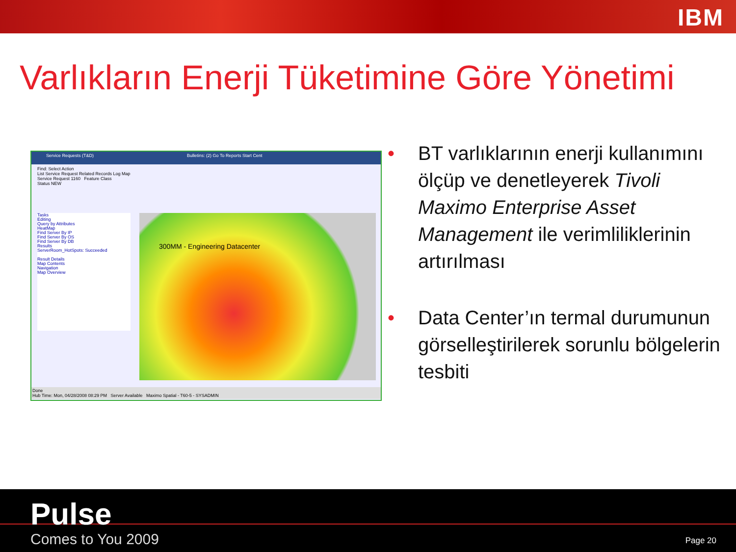IBM
Varlıkların Enerji Tüketimine Göre Yönetimi
Service Requests (T&D) Bulletins: (2) Go To Reports Start Cent
Find: Select Action
List Service Request Related Records Log Map
Service Request 1160 Feature Class
Status NEW
Tasks
Editing
Query by Attributes
HeatMap
Find Server By IP
Find Server By OS
Find Server By DB
Results
ServerRoom_HotSpots: Succeeded
Result Details
Map Contents
Navigation
Map Overview
300MM - Engineering Datacenter
Done
Hub Time: Mon, 04/28/2008 08:29 PM Server Available Maximo Spatial - T60-5 - SYSADMIN
• BT varlıklarının enerji kullanımını ölçüp ve denetleyerek Tivoli Maximo Enterprise Asset Management ile verimliliklerinin artırılması
• Data Center’ın termal durumunun görselleştirilerek sorunlu bölgelerin tesbiti
Pulse
Comes to You 2009 Page 20